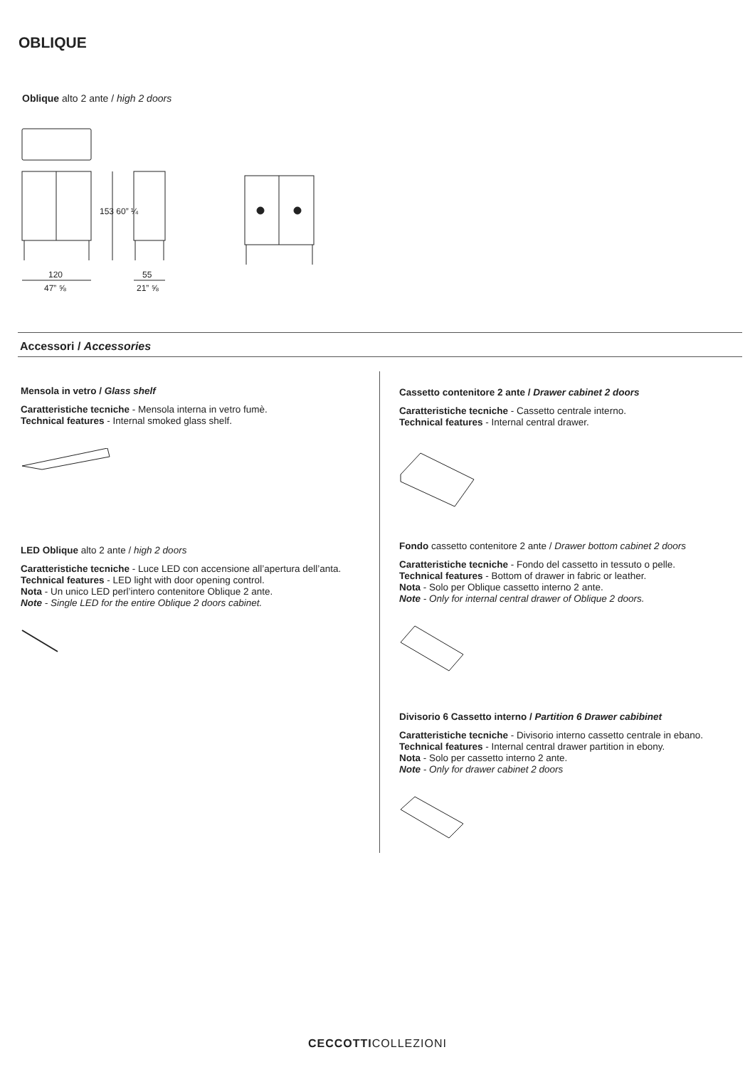OBLIQUE
Oblique alto 2 ante / high 2 doors
120
47” ⅝
55
21” ⅝
153 60” ¼
Accessori / Accessories
Mensola in vetro / Glass shelf
Caratteristiche tecniche - Mensola interna in vetro fumè.
Technical features - Internal smoked glass shelf.
LED Oblique alto 2 ante / high 2 doors
Caratteristiche tecniche - Luce LED con accensione all’apertura dell’anta.
Technical features - LED light with door opening control.
Nota - Un unico LED perl’intero contenitore Oblique 2 ante.
Note - Single LED for the entire Oblique 2 doors cabinet.
Cassetto contenitore 2 ante / Drawer cabinet 2 doors
Caratteristiche tecniche - Cassetto centrale interno.
Technical features - Internal central drawer.
Fondo cassetto contenitore 2 ante / Drawer bottom cabinet 2 doors
Caratteristiche tecniche - Fondo del cassetto in tessuto o pelle.
Technical features - Bottom of drawer in fabric or leather.
Nota - Solo per Oblique cassetto interno 2 ante.
Note - Only for internal central drawer of Oblique 2 doors.
Divisorio 6 Cassetto interno / Partition 6 Drawer cabibinet
Caratteristiche tecniche - Divisorio interno cassetto centrale in ebano.
Technical features - Internal central drawer partition in ebony.
Nota - Solo per cassetto interno 2 ante.
Note - Only for drawer cabinet 2 doors
CECCOTTICOLLEZIONI